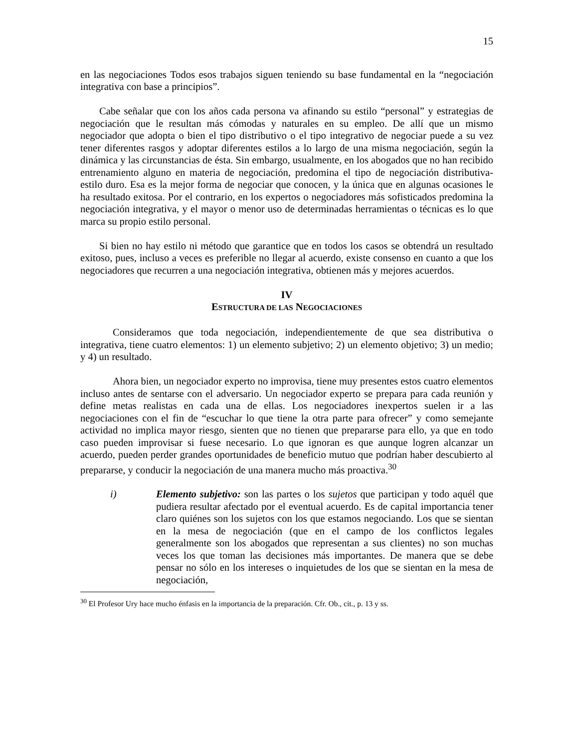15
en las negociaciones Todos esos trabajos siguen teniendo su base fundamental en la “negociación integrativa con base a principios”.
Cabe señalar que con los años cada persona va afinando su estilo “personal” y estrategias de negociación que le resultan más cómodas y naturales en su empleo. De allí que un mismo negociador que adopta o bien el tipo distributivo o el tipo integrativo de negociar puede a su vez tener diferentes rasgos y adoptar diferentes estilos a lo largo de una misma negociación, según la dinámica y las circunstancias de ésta. Sin embargo, usualmente, en los abogados que no han recibido entrenamiento alguno en materia de negociación, predomina el tipo de negociación distributiva-estilo duro. Esa es la mejor forma de negociar que conocen, y la única que en algunas ocasiones le ha resultado exitosa. Por el contrario, en los expertos o negociadores más sofisticados predomina la negociación integrativa, y el mayor o menor uso de determinadas herramientas o técnicas es lo que marca su propio estilo personal.
Si bien no hay estilo ni método que garantice que en todos los casos se obtendrá un resultado exitoso, pues, incluso a veces es preferible no llegar al acuerdo, existe consenso en cuanto a que los negociadores que recurren a una negociación integrativa, obtienen más y mejores acuerdos.
IV
ESTRUCTURA DE LAS NEGOCIACIONES
Consideramos que toda negociación, independientemente de que sea distributiva o integrativa, tiene cuatro elementos: 1) un elemento subjetivo; 2) un elemento objetivo; 3) un medio; y 4) un resultado.
Ahora bien, un negociador experto no improvisa, tiene muy presentes estos cuatro elementos incluso antes de sentarse con el adversario. Un negociador experto se prepara para cada reunión y define metas realistas en cada una de ellas. Los negociadores inexpertos suelen ir a las negociaciones con el fin de “escuchar lo que tiene la otra parte para ofrecer” y como semejante actividad no implica mayor riesgo, sienten que no tienen que prepararse para ello, ya que en todo caso pueden improvisar si fuese necesario. Lo que ignoran es que aunque logren alcanzar un acuerdo, pueden perder grandes oportunidades de beneficio mutuo que podrían haber descubierto al prepararse, y conducir la negociación de una manera mucho más proactiva.<sup>30</sup>
i) Elemento subjetivo: son las partes o los sujetos que participan y todo aquél que pudiera resultar afectado por el eventual acuerdo. Es de capital importancia tener claro quiénes son los sujetos con los que estamos negociando. Los que se sientan en la mesa de negociación (que en el campo de los conflictos legales generalmente son los abogados que representan a sus clientes) no son muchas veces los que toman las decisiones más importantes. De manera que se debe pensar no sólo en los intereses o inquietudes de los que se sientan en la mesa de negociación,
<sup>30</sup> El Profesor Ury hace mucho énfasis en la importancia de la preparación. Cfr. Ob., cit., p. 13 y ss.